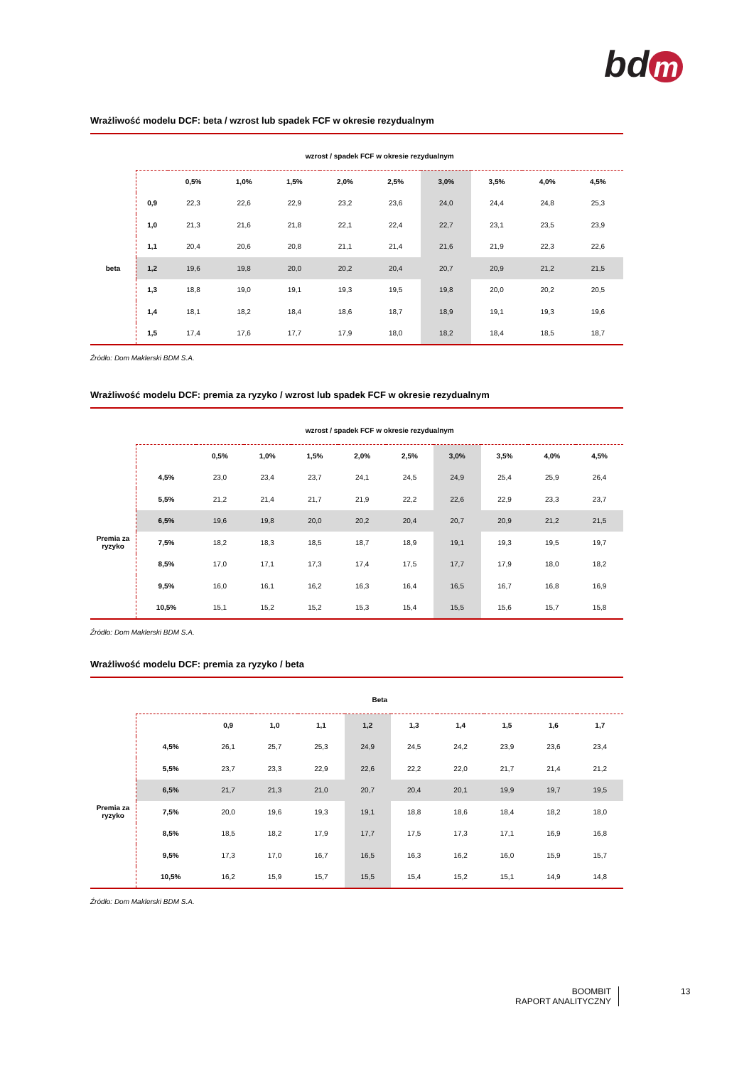bd m
Wrażliwość modelu DCF: beta / wzrost lub spadek FCF w okresie rezydualnym
| | wzrost / spadek FCF w okresie rezydualnym | | | | | | | | | |
| | | 0,5% | 1,0% | 1,5% | 2,0% | 2,5% | 3,0% | 3,5% | 4,0% | 4,5% |
| beta | 0,9 | 22,3 | 22,6 | 22,9 | 23,2 | 23,6 | 24,0 | 24,4 | 24,8 | 25,3 |
| | 1,0 | 21,3 | 21,6 | 21,8 | 22,1 | 22,4 | 22,7 | 23,1 | 23,5 | 23,9 |
| | 1,1 | 20,4 | 20,6 | 20,8 | 21,1 | 21,4 | 21,6 | 21,9 | 22,3 | 22,6 |
| | 1,2 | 19,6 | 19,8 | 20,0 | 20,2 | 20,4 | 20,7 | 20,9 | 21,2 | 21,5 |
| | 1,3 | 18,8 | 19,0 | 19,1 | 19,3 | 19,5 | 19,8 | 20,0 | 20,2 | 20,5 |
| | 1,4 | 18,1 | 18,2 | 18,4 | 18,6 | 18,7 | 18,9 | 19,1 | 19,3 | 19,6 |
| | 1,5 | 17,4 | 17,6 | 17,7 | 17,9 | 18,0 | 18,2 | 18,4 | 18,5 | 18,7 |
Źródło: Dom Maklerski BDM S.A.
Wrażliwość modelu DCF: premia za ryzyko / wzrost lub spadek FCF w okresie rezydualnym
| | wzrost / spadek FCF w okresie rezydualnym | | | | | | | | | |
| | | 0,5% | 1,0% | 1,5% | 2,0% | 2,5% | 3,0% | 3,5% | 4,0% | 4,5% |
| Premia za ryzyko | 4,5% | 23,0 | 23,4 | 23,7 | 24,1 | 24,5 | 24,9 | 25,4 | 25,9 | 26,4 |
| | 5,5% | 21,2 | 21,4 | 21,7 | 21,9 | 22,2 | 22,6 | 22,9 | 23,3 | 23,7 |
| | 6,5% | 19,6 | 19,8 | 20,0 | 20,2 | 20,4 | 20,7 | 20,9 | 21,2 | 21,5 |
| | 7,5% | 18,2 | 18,3 | 18,5 | 18,7 | 18,9 | 19,1 | 19,3 | 19,5 | 19,7 |
| | 8,5% | 17,0 | 17,1 | 17,3 | 17,4 | 17,5 | 17,7 | 17,9 | 18,0 | 18,2 |
| | 9,5% | 16,0 | 16,1 | 16,2 | 16,3 | 16,4 | 16,5 | 16,7 | 16,8 | 16,9 |
| | 10,5% | 15,1 | 15,2 | 15,2 | 15,3 | 15,4 | 15,5 | 15,6 | 15,7 | 15,8 |
Źródło: Dom Maklerski BDM S.A.
Wrażliwość modelu DCF: premia za ryzyko / beta
| | Beta | | | | | | | | | |
| | | 0,9 | 1,0 | 1,1 | 1,2 | 1,3 | 1,4 | 1,5 | 1,6 | 1,7 |
| Premia za ryzyko | 4,5% | 26,1 | 25,7 | 25,3 | 24,9 | 24,5 | 24,2 | 23,9 | 23,6 | 23,4 |
| | 5,5% | 23,7 | 23,3 | 22,9 | 22,6 | 22,2 | 22,0 | 21,7 | 21,4 | 21,2 |
| | 6,5% | 21,7 | 21,3 | 21,0 | 20,7 | 20,4 | 20,1 | 19,9 | 19,7 | 19,5 |
| | 7,5% | 20,0 | 19,6 | 19,3 | 19,1 | 18,8 | 18,6 | 18,4 | 18,2 | 18,0 |
| | 8,5% | 18,5 | 18,2 | 17,9 | 17,7 | 17,5 | 17,3 | 17,1 | 16,9 | 16,8 |
| | 9,5% | 17,3 | 17,0 | 16,7 | 16,5 | 16,3 | 16,2 | 16,0 | 15,9 | 15,7 |
| | 10,5% | 16,2 | 15,9 | 15,7 | 15,5 | 15,4 | 15,2 | 15,1 | 14,9 | 14,8 |
Źródło: Dom Maklerski BDM S.A.
BOOMBIT
RAPORT ANALITYCZNY
13